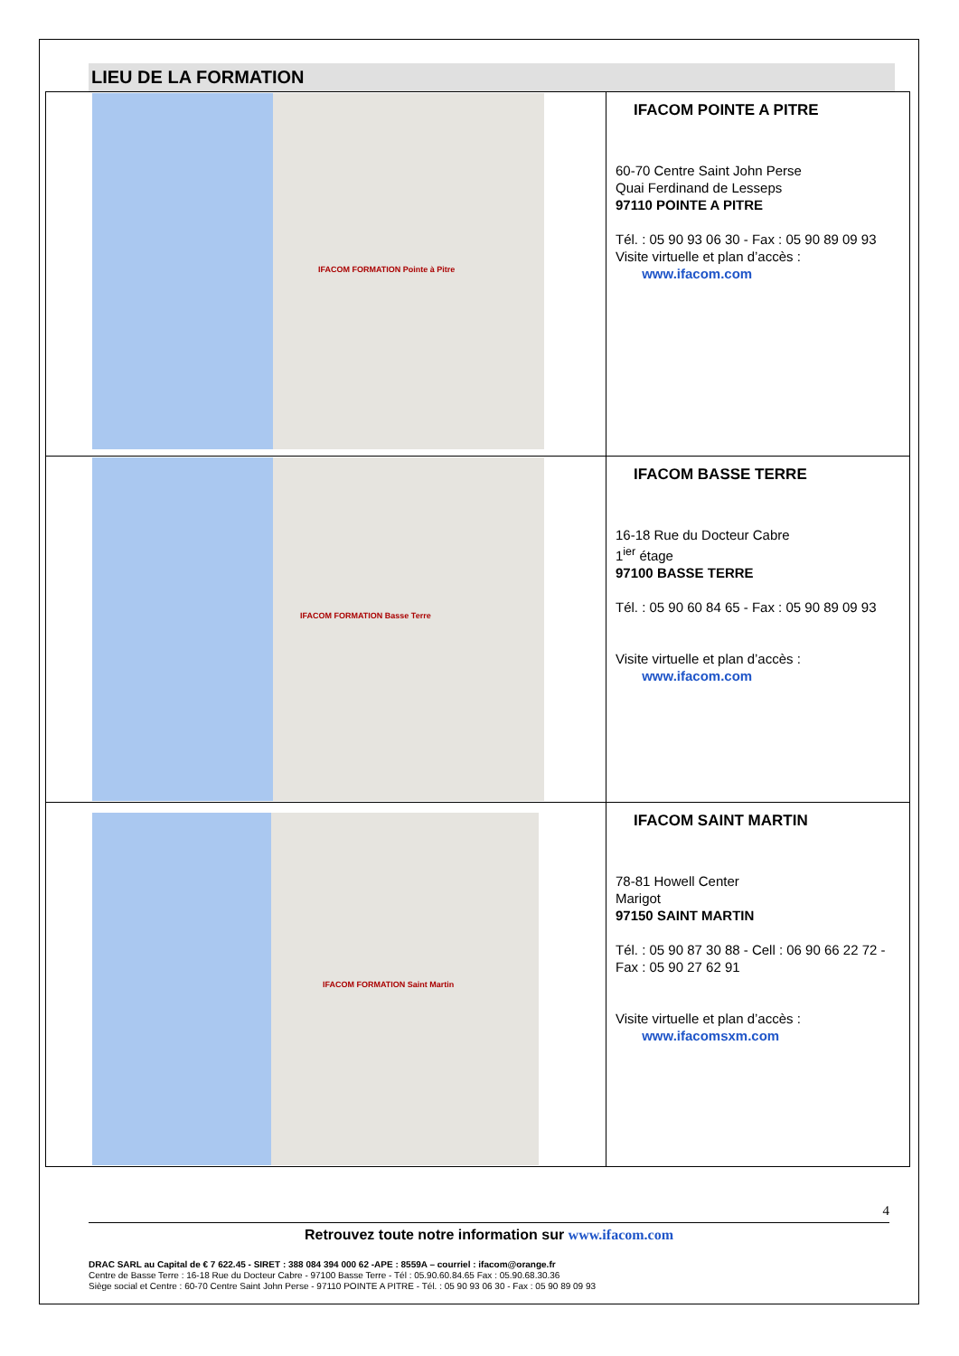LIEU DE LA FORMATION
| IFACOM FORMATION Pointe à Pitre | IFACOM POINTE A PITRE 60-70 Centre Saint John Perse Quai Ferdinand de Lesseps 97110 POINTE A PITRE Tél. : 05 90 93 06 30 - Fax : 05 90 89 09 93 Visite virtuelle et plan d’accès : www.ifacom.com |
| IFACOM FORMATION Basse Terre | IFACOM BASSE TERRE 16-18 Rue du Docteur Cabre 1<sup>ier</sup> étage 97100 BASSE TERRE Tél. : 05 90 60 84 65 - Fax : 05 90 89 09 93 Visite virtuelle et plan d’accès : www.ifacom.com |
| IFACOM FORMATION Saint Martin | IFACOM SAINT MARTIN 78-81 Howell Center Marigot 97150 SAINT MARTIN Tél. : 05 90 87 30 88 - Cell : 06 90 66 22 72 - Fax : 05 90 27 62 91 Visite virtuelle et plan d’accès : www.ifacomsxm.com |
4
Retrouvez toute notre information sur www.ifacom.com
DRAC SARL au Capital de € 7 622.45 - SIRET : 388 084 394 000 62 -APE : 8559A – courriel : ifacom@orange.fr
Centre de Basse Terre : 16-18 Rue du Docteur Cabre - 97100 Basse Terre - Tél : 05.90.60.84.65 Fax : 05.90.68.30.36
Siège social et Centre : 60-70 Centre Saint John Perse - 97110 POINTE A PITRE - Tél. : 05 90 93 06 30 - Fax : 05 90 89 09 93